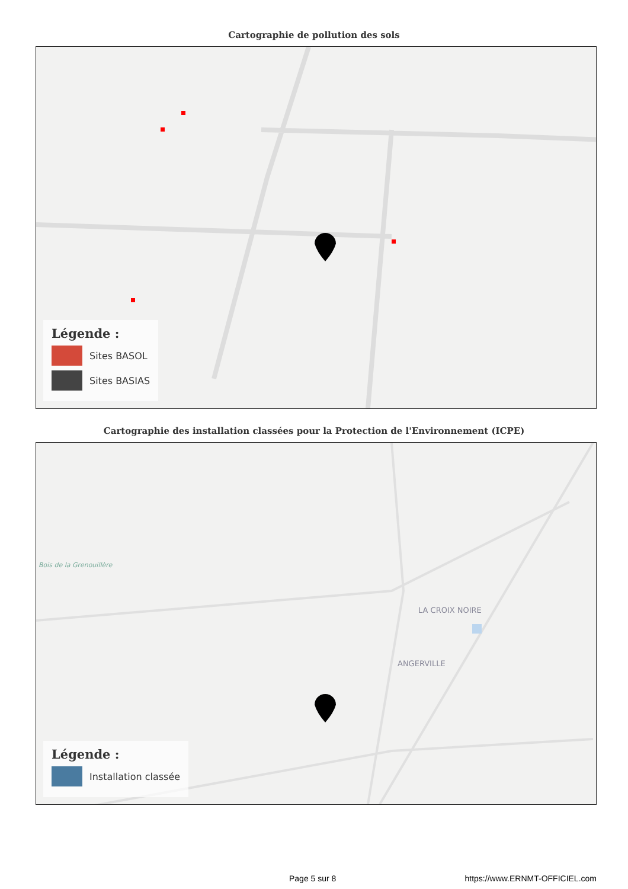Cartographie de pollution des sols
Légende :
Sites BASOL
Sites BASIAS
Cartographie des installation classées pour la Protection de l'Environnement (ICPE)
Bois de la Grenouillère
LA CROIX NOIRE
ANGERVILLE
Légende :
Installation classée
Page 5 sur 8 https://www.ERNMT-OFFICIEL.com